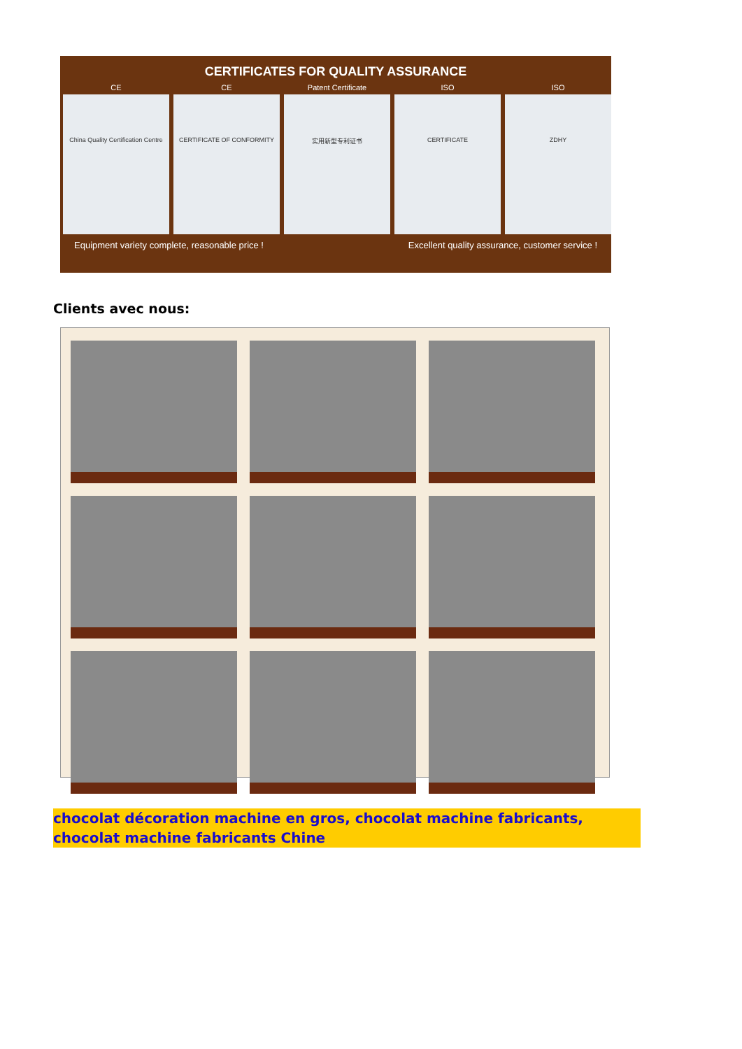CERTIFICATES FOR QUALITY ASSURANCE
CE
China Quality Certification Centre
CE
CERTIFICATE OF CONFORMITY
Patent Certificate
实用新型专利证书
ISO
CERTIFICATE
ISO
ZDHY
Equipment variety complete, reasonable price ! Excellent quality assurance, customer service !
Clients avec nous:
chocolat décoration machine en gros, chocolat machine fabricants, chocolat machine fabricants Chine